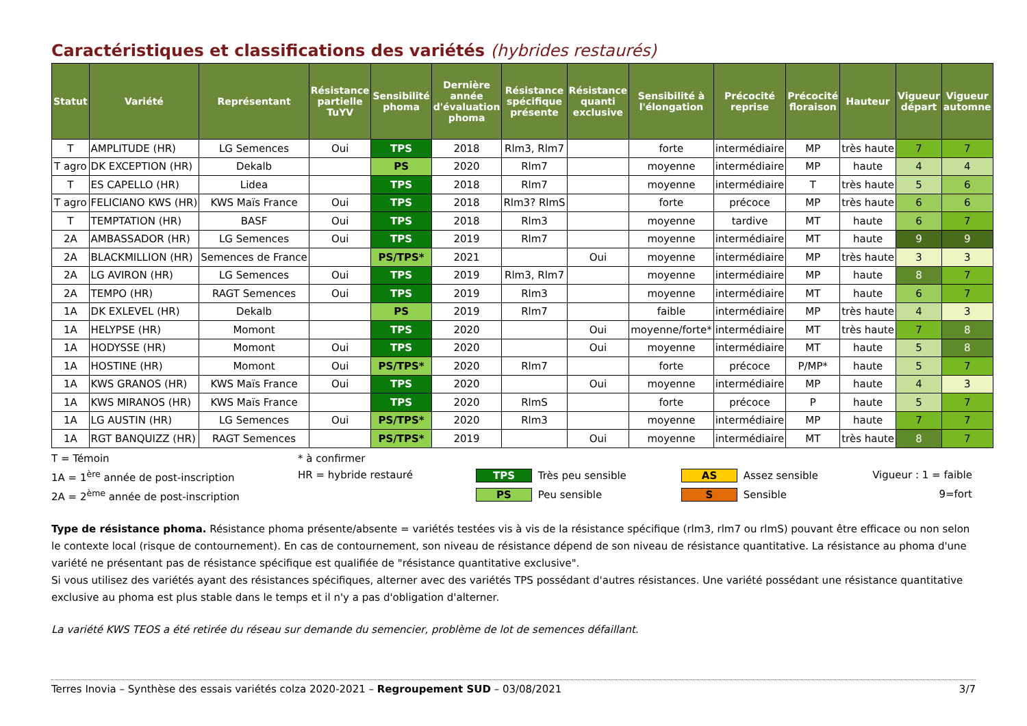Caractéristiques et classifications des variétés (hybrides restaurés)
| Statut | Variété | Représentant | Résistance partielle TuYV | Sensibilité phoma | Dernière année d'évaluation phoma | Résistance spécifique présente | Résistance quanti exclusive | Sensibilité à l'élongation | Précocité reprise | Précocité floraison | Hauteur | Vigueur départ | Vigueur automne |
| --- | --- | --- | --- | --- | --- | --- | --- | --- | --- | --- | --- | --- | --- |
| T | AMPLITUDE (HR) | LG Semences | Oui | TPS | 2018 | Rlm3, Rlm7 | | forte | intermédiaire | MP | très haute | 7 | 7 |
| T agro | DK EXCEPTION (HR) | Dekalb | | PS | 2020 | Rlm7 | | moyenne | intermédiaire | MP | haute | 4 | 4 |
| T | ES CAPELLO (HR) | Lidea | | TPS | 2018 | Rlm7 | | moyenne | intermédiaire | T | très haute | 5 | 6 |
| T agro | FELICIANO KWS (HR) | KWS Maïs France | Oui | TPS | 2018 | Rlm3? RlmS | | forte | précoce | MP | très haute | 6 | 6 |
| T | TEMPTATION (HR) | BASF | Oui | TPS | 2018 | Rlm3 | | moyenne | tardive | MT | haute | 6 | 7 |
| 2A | AMBASSADOR (HR) | LG Semences | Oui | TPS | 2019 | Rlm7 | | moyenne | intermédiaire | MT | haute | 9 | 9 |
| 2A | BLACKMILLION (HR) | Semences de France | | PS/TPS* | 2021 | | Oui | moyenne | intermédiaire | MP | très haute | 3 | 3 |
| 2A | LG AVIRON (HR) | LG Semences | Oui | TPS | 2019 | Rlm3, Rlm7 | | moyenne | intermédiaire | MP | haute | 8 | 7 |
| 2A | TEMPO (HR) | RAGT Semences | Oui | TPS | 2019 | Rlm3 | | moyenne | intermédiaire | MT | haute | 6 | 7 |
| 1A | DK EXLEVEL (HR) | Dekalb | | PS | 2019 | Rlm7 | | faible | intermédiaire | MP | très haute | 4 | 3 |
| 1A | HELYPSE (HR) | Momont | | TPS | 2020 | | Oui | moyenne/forte* | intermédiaire | MT | très haute | 7 | 8 |
| 1A | HODYSSE (HR) | Momont | Oui | TPS | 2020 | | Oui | moyenne | intermédiaire | MT | haute | 5 | 8 |
| 1A | HOSTINE (HR) | Momont | Oui | PS/TPS* | 2020 | Rlm7 | | forte | précoce | P/MP* | haute | 5 | 7 |
| 1A | KWS GRANOS (HR) | KWS Maïs France | Oui | TPS | 2020 | | Oui | moyenne | intermédiaire | MP | haute | 4 | 3 |
| 1A | KWS MIRANOS (HR) | KWS Maïs France | | TPS | 2020 | RlmS | | forte | précoce | P | haute | 5 | 7 |
| 1A | LG AUSTIN (HR) | LG Semences | Oui | PS/TPS* | 2020 | Rlm3 | | moyenne | intermédiaire | MP | haute | 7 | 7 |
| 1A | RGT BANQUIZZ (HR) | RAGT Semences | | PS/TPS* | 2019 | | Oui | moyenne | intermédiaire | MT | très haute | 8 | 7 |
T = Témoin
* à confirmer
1A = 1<sup>ère</sup> année de post-inscription
HR = hybride restauré
TPS Très peu sensible
AS Assez sensible
Vigueur : 1 = faible
2A = 2<sup>ème</sup> année de post-inscription
PS Peu sensible
S Sensible
9=fort
Type de résistance phoma. Résistance phoma présente/absente = variétés testées vis à vis de la résistance spécifique (rlm3, rlm7 ou rlmS) pouvant être efficace ou non selon le contexte local (risque de contournement). En cas de contournement, son niveau de résistance dépend de son niveau de résistance quantitative. La résistance au phoma d'une variété ne présentant pas de résistance spécifique est qualifiée de "résistance quantitative exclusive".
Si vous utilisez des variétés ayant des résistances spécifiques, alterner avec des variétés TPS possédant d'autres résistances. Une variété possédant une résistance quantitative exclusive au phoma est plus stable dans le temps et il n'y a pas d'obligation d'alterner.
La variété KWS TEOS a été retirée du réseau sur demande du semencier, problème de lot de semences défaillant.
Terres Inovia – Synthèse des essais variétés colza 2020-2021 – Regroupement SUD – 03/08/2021 3/7